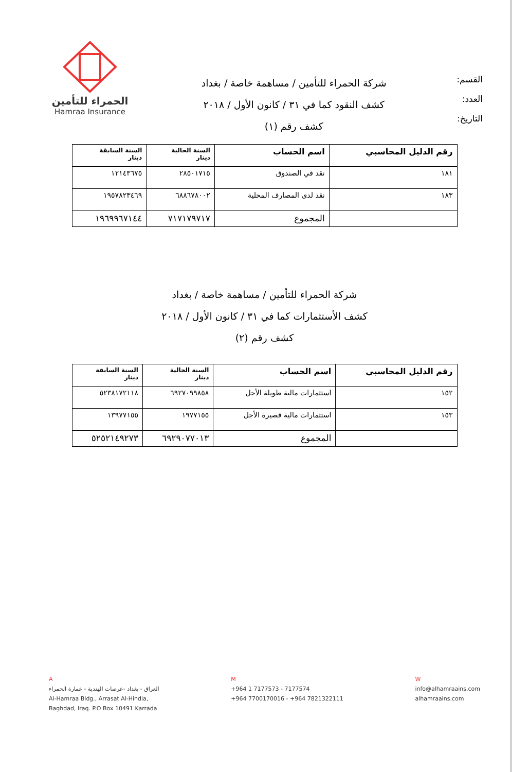الحمراء للتأمين
Hamraa Insurance
شركة الحمراء للتأمين / مساهمة خاصة / بغداد
كشف النقود كما في ٣١ / كانون الأول / ٢٠١٨
كشف رقم (١)
القسم:
العدد:
التاريخ:
| رقم الدليل المحاسبي | اسم الحساب | السنة الحالية دينار | السنة السابقة دينار |
| --- | --- | --- | --- |
| ١٨١ | نقد في الصندوق | ٢٨٥٠١٧١٥ | ١٢١٤٣٦٧٥ |
| ١٨٣ | نقد لدى المصارف المحلية | ٦٨٨٦٧٨٠٠٢ | ١٩٥٧٨٢٣٤٦٩ |
| | المجموع | ٧١٧١٧٩٧١٧ | ١٩٦٩٩٦٧١٤٤ |
شركة الحمراء للتأمين / مساهمة خاصة / بغداد
كشف الأستثمارات كما في ٣١ / كانون الأول / ٢٠١٨
كشف رقم (٢)
| رقم الدليل المحاسبي | اسم الحساب | السنة الحالية دينار | السنة السابقة دينار |
| --- | --- | --- | --- |
| ١٥٢ | استثمارات مالية طويلة الأجل | ٦٩٢٧٠٩٩٨٥٨ | ٥٢٣٨١٧٢١١٨ |
| ١٥٣ | استثمارات مالية قصيرة الأجل | ١٩٧٧١٥٥ | ١٣٩٧٧١٥٥ |
| | المجموع | ٦٩٢٩٠٧٧٠١٣ | ٥٢٥٢١٤٩٢٧٣ |
A
العراق - بغداد -عرصات الهندية - عمارة الحمراء
Al-Hamraa Bldg., Arrasat Al-Hindia,
Baghdad, Iraq. P.O Box 10491 Karrada
M
+964 1 7177573 - 7177574
+964 7700170016 - +964 7821322111
W
info@alhamraains.com
alhamraains.com